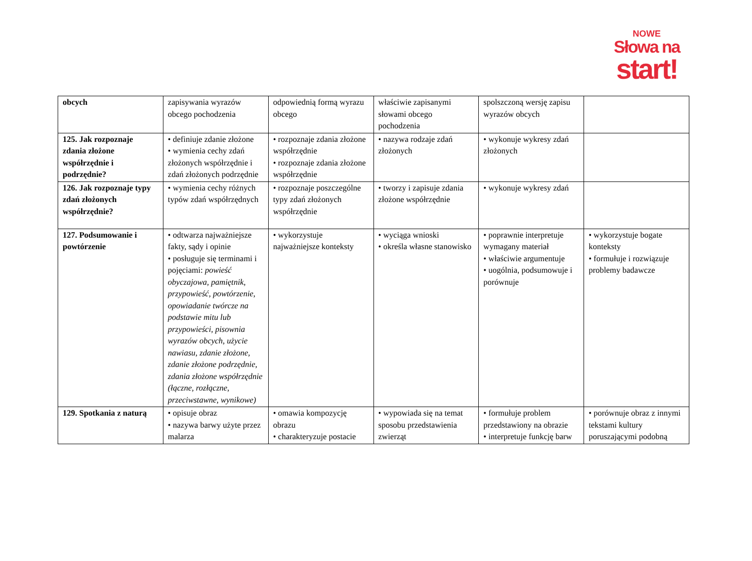NOWE
Słowa na
start!
| obcych | zapisywania wyrazów obcego pochodzenia | odpowiednią formą wyrazu obcego | właściwie zapisanymi słowami obcego pochodzenia | spolszczoną wersję zapisu wyrazów obcych | |
| 125. Jak rozpoznaje zdania złożone współrzędnie i podrzędnie? | • definiuje zdanie złożone • wymienia cechy zdań złożonych współrzędnie i zdań złożonych podrzędnie | • rozpoznaje zdania złożone współrzędnie • rozpoznaje zdania złożone współrzędnie | • nazywa rodzaje zdań złożonych | • wykonuje wykresy zdań złożonych | |
| 126. Jak rozpoznaje typy zdań złożonych współrzędnie? | • wymienia cechy różnych typów zdań współrzędnych | • rozpoznaje poszczególne typy zdań złożonych współrzędnie | • tworzy i zapisuje zdania złożone współrzędnie | • wykonuje wykresy zdań | |
| 127. Podsumowanie i powtórzenie | • odtwarza najważniejsze fakty, sądy i opinie • posługuje się terminami i pojęciami: powieść obyczajowa, pamiętnik, przypowieść, powtórzenie, opowiadanie twórcze na podstawie mitu lub przypowieści, pisownia wyrazów obcych, użycie nawiasu, zdanie złożone, zdanie złożone podrzędnie, zdania złożone współrzędnie (łączne, rozłączne, przeciwstawne, wynikowe) | • wykorzystuje najważniejsze konteksty | • wyciąga wnioski • określa własne stanowisko | • poprawnie interpretuje wymagany materiał • właściwie argumentuje • uogólnia, podsumowuje i porównuje | • wykorzystuje bogate konteksty • formułuje i rozwiązuje problemy badawcze |
| 129. Spotkania z naturą | • opisuje obraz • nazywa barwy użyte przez malarza | • omawia kompozycję obrazu • charakteryzuje postacie | • wypowiada się na temat sposobu przedstawienia zwierząt | • formułuje problem przedstawiony na obrazie • interpretuje funkcję barw | • porównuje obraz z innymi tekstami kultury poruszającymi podobną |